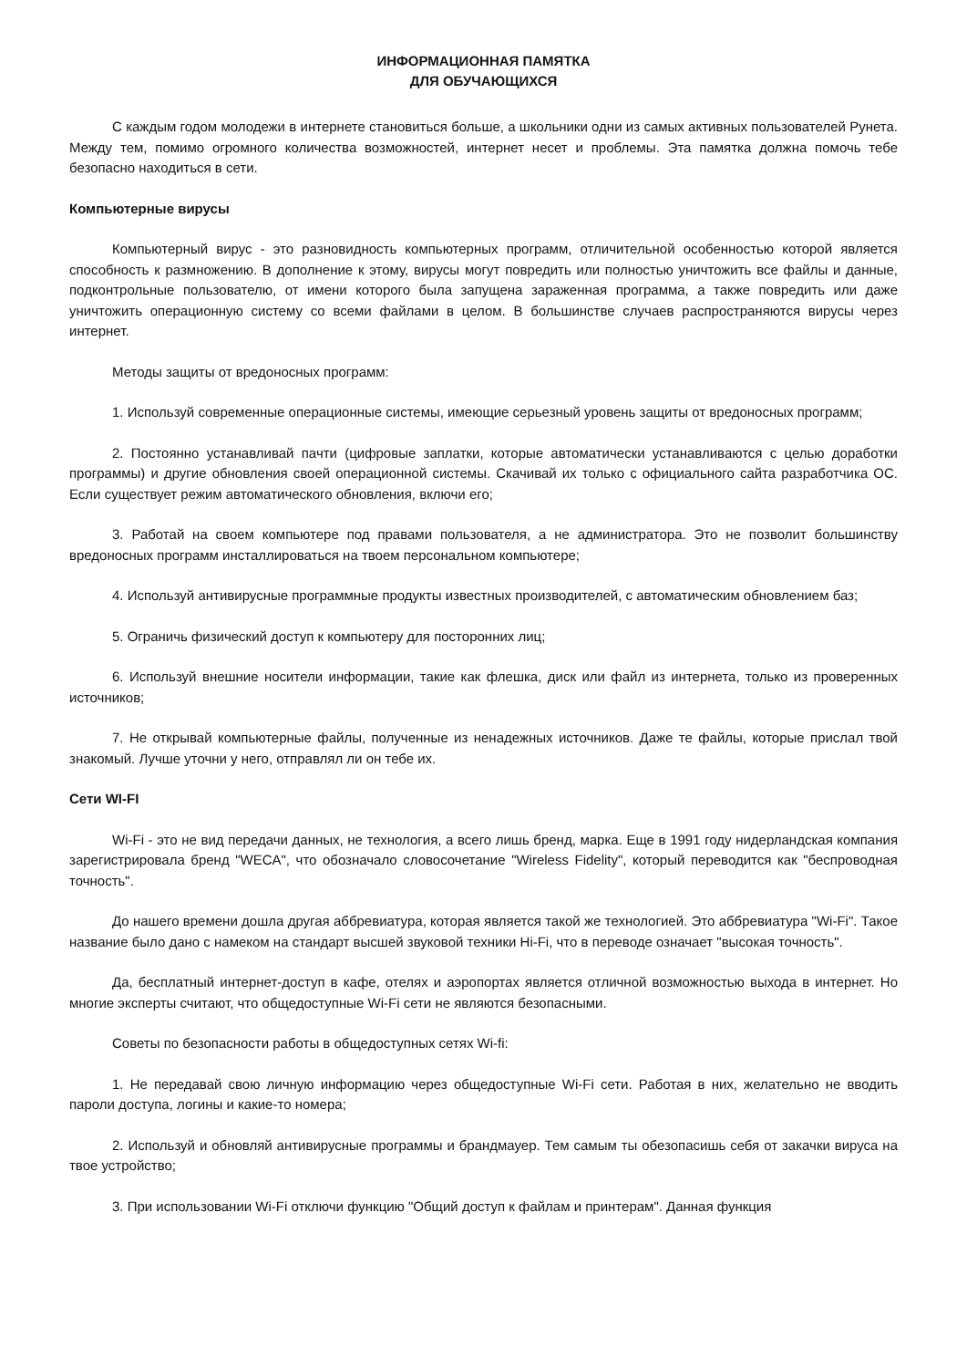ИНФОРМАЦИОННАЯ ПАМЯТКА
ДЛЯ ОБУЧАЮЩИХСЯ
С каждым годом молодежи в интернете становиться больше, а школьники одни из самых активных пользователей Рунета. Между тем, помимо огромного количества возможностей, интернет несет и проблемы. Эта памятка должна помочь тебе безопасно находиться в сети.
Компьютерные вирусы
Компьютерный вирус - это разновидность компьютерных программ, отличительной особенностью которой является способность к размножению. В дополнение к этому, вирусы могут повредить или полностью уничтожить все файлы и данные, подконтрольные пользователю, от имени которого была запущена зараженная программа, а также повредить или даже уничтожить операционную систему со всеми файлами в целом. В большинстве случаев распространяются вирусы через интернет.
Методы защиты от вредоносных программ:
1. Используй современные операционные системы, имеющие серьезный уровень защиты от вредоносных программ;
2. Постоянно устанавливай пачти (цифровые заплатки, которые автоматически устанавливаются с целью доработки программы) и другие обновления своей операционной системы. Скачивай их только с официального сайта разработчика ОС. Если существует режим автоматического обновления, включи его;
3. Работай на своем компьютере под правами пользователя, а не администратора. Это не позволит большинству вредоносных программ инсталлироваться на твоем персональном компьютере;
4. Используй антивирусные программные продукты известных производителей, с автоматическим обновлением баз;
5. Ограничь физический доступ к компьютеру для посторонних лиц;
6. Используй внешние носители информации, такие как флешка, диск или файл из интернета, только из проверенных источников;
7. Не открывай компьютерные файлы, полученные из ненадежных источников. Даже те файлы, которые прислал твой знакомый. Лучше уточни у него, отправлял ли он тебе их.
Сети WI-FI
Wi-Fi - это не вид передачи данных, не технология, а всего лишь бренд, марка. Еще в 1991 году нидерландская компания зарегистрировала бренд "WECA", что обозначало словосочетание "Wireless Fidelity", который переводится как "беспроводная точность".
До нашего времени дошла другая аббревиатура, которая является такой же технологией. Это аббревиатура "Wi-Fi". Такое название было дано с намеком на стандарт высшей звуковой техники Hi-Fi, что в переводе означает "высокая точность".
Да, бесплатный интернет-доступ в кафе, отелях и аэропортах является отличной возможностью выхода в интернет. Но многие эксперты считают, что общедоступные Wi-Fi сети не являются безопасными.
Советы по безопасности работы в общедоступных сетях Wi-fi:
1. Не передавай свою личную информацию через общедоступные Wi-Fi сети. Работая в них, желательно не вводить пароли доступа, логины и какие-то номера;
2. Используй и обновляй антивирусные программы и брандмауер. Тем самым ты обезопасишь себя от закачки вируса на твое устройство;
3. При использовании Wi-Fi отключи функцию "Общий доступ к файлам и принтерам". Данная функция